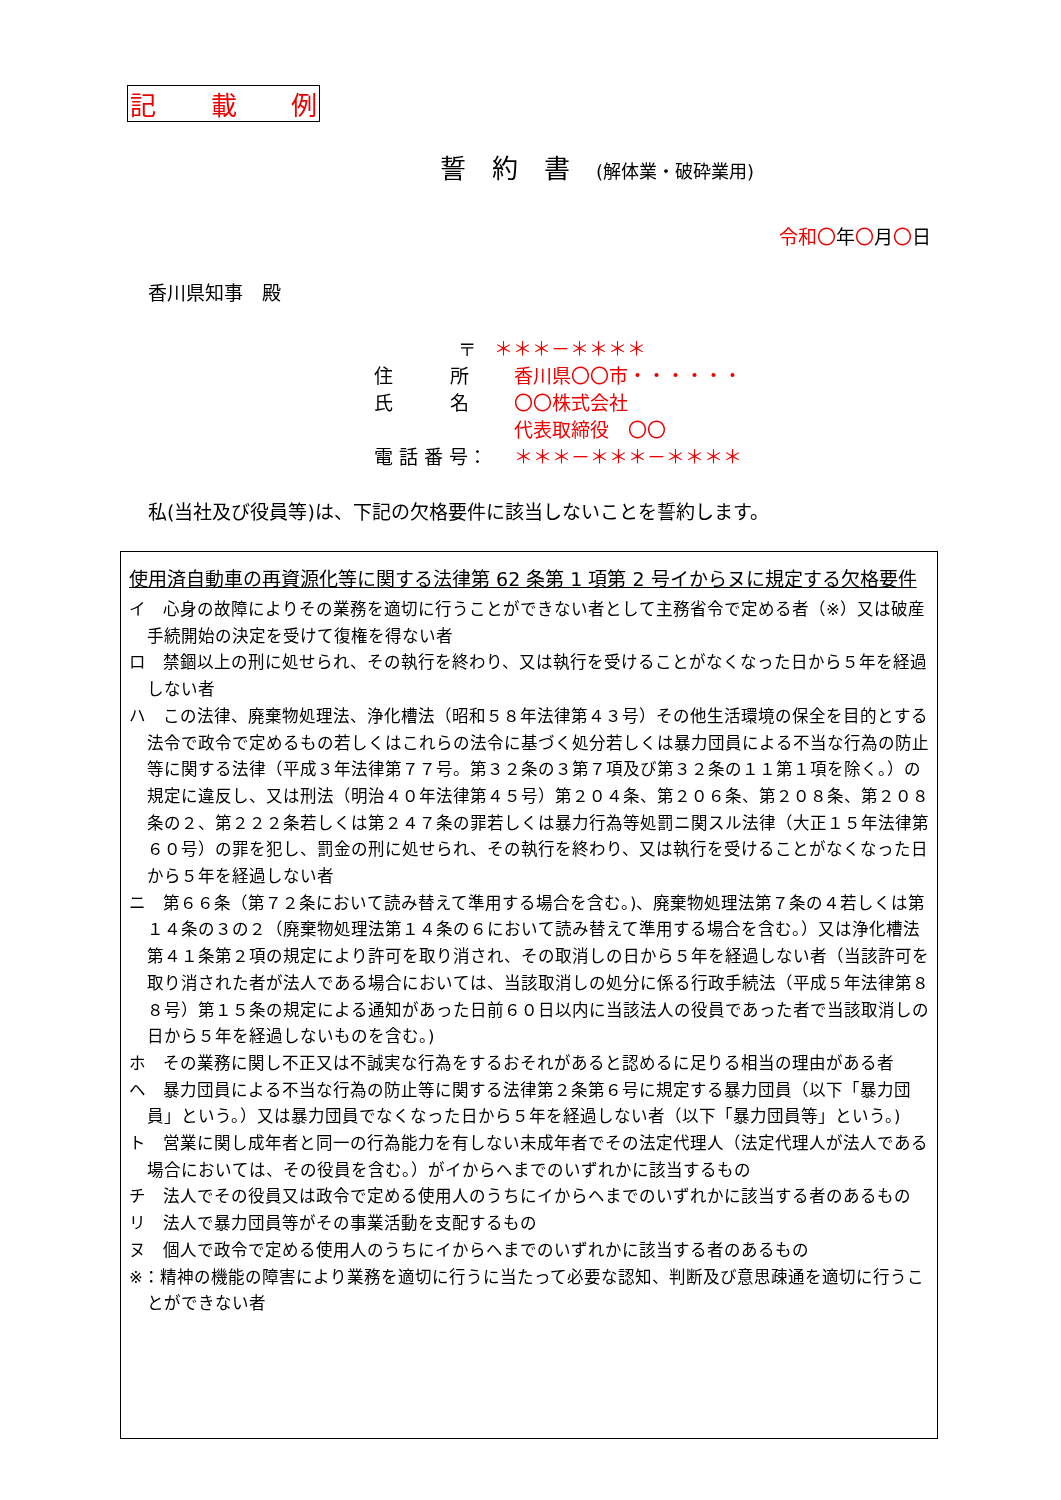記 載 例
誓　約　書　(解体業・破砕業用)
令和〇年〇月〇日
香川県知事　殿
〒 ＊＊＊－＊＊＊＊
住　　　所 香川県〇〇市・・・・・・
氏　　　名 〇〇株式会社
代表取締役　〇〇
電 話 番 号： ＊＊＊－＊＊＊－＊＊＊＊
私(当社及び役員等)は、下記の欠格要件に該当しないことを誓約します。
使用済自動車の再資源化等に関する法律第 62 条第 1 項第 2 号イからヌに規定する欠格要件
イ　心身の故障によりその業務を適切に行うことができない者として主務省令で定める者（※）又は破産手続開始の決定を受けて復権を得ない者
ロ　禁錮以上の刑に処せられ、その執行を終わり、又は執行を受けることがなくなった日から５年を経過しない者
ハ　この法律、廃棄物処理法、浄化槽法（昭和５８年法律第４３号）その他生活環境の保全を目的とする法令で政令で定めるもの若しくはこれらの法令に基づく処分若しくは暴力団員による不当な行為の防止等に関する法律（平成３年法律第７７号。第３２条の３第７項及び第３２条の１１第１項を除く。）の規定に違反し、又は刑法（明治４０年法律第４５号）第２０４条、第２０６条、第２０８条、第２０８条の２、第２２２条若しくは第２４７条の罪若しくは暴力行為等処罰ニ関スル法律（大正１５年法律第６０号）の罪を犯し、罰金の刑に処せられ、その執行を終わり、又は執行を受けることがなくなった日から５年を経過しない者
ニ　第６６条（第７２条において読み替えて準用する場合を含む。)、廃棄物処理法第７条の４若しくは第１４条の３の２（廃棄物処理法第１４条の６において読み替えて準用する場合を含む。）又は浄化槽法第４１条第２項の規定により許可を取り消され、その取消しの日から５年を経過しない者（当該許可を取り消された者が法人である場合においては、当該取消しの処分に係る行政手続法（平成５年法律第８８号）第１５条の規定による通知があった日前６０日以内に当該法人の役員であった者で当該取消しの日から５年を経過しないものを含む。)
ホ　その業務に関し不正又は不誠実な行為をするおそれがあると認めるに足りる相当の理由がある者
ヘ　暴力団員による不当な行為の防止等に関する法律第２条第６号に規定する暴力団員（以下「暴力団員」という。）又は暴力団員でなくなった日から５年を経過しない者（以下「暴力団員等」という。)
ト　営業に関し成年者と同一の行為能力を有しない未成年者でその法定代理人（法定代理人が法人である場合においては、その役員を含む。）がイからヘまでのいずれかに該当するもの
チ　法人でその役員又は政令で定める使用人のうちにイからヘまでのいずれかに該当する者のあるもの
リ　法人で暴力団員等がその事業活動を支配するもの
ヌ　個人で政令で定める使用人のうちにイからヘまでのいずれかに該当する者のあるもの
※：精神の機能の障害により業務を適切に行うに当たって必要な認知、判断及び意思疎通を適切に行うことができない者